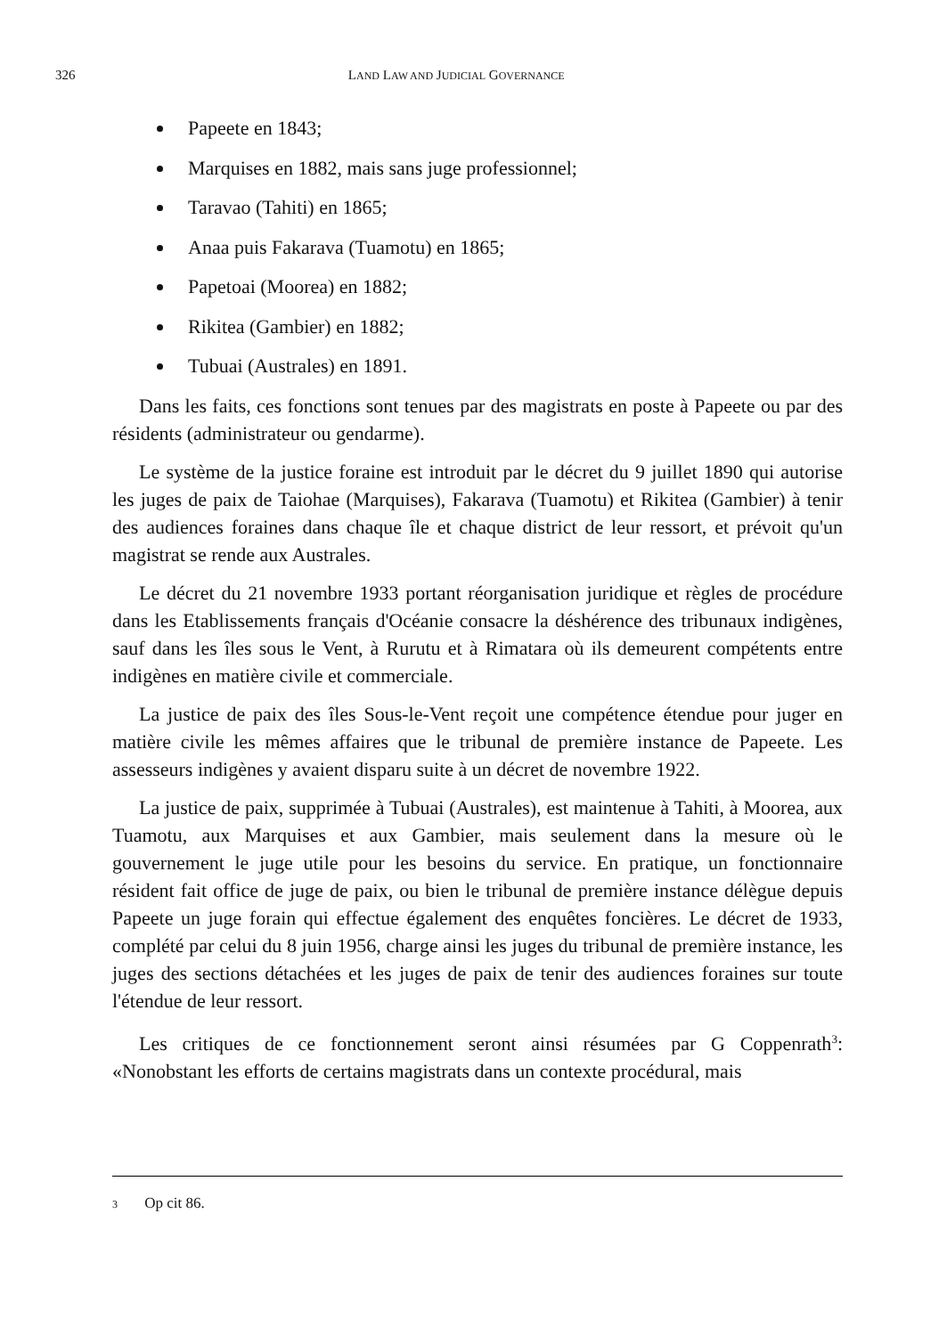326
LAND LAW AND JUDICIAL GOVERNANCE
Papeete en 1843;
Marquises en 1882, mais sans juge professionnel;
Taravao (Tahiti) en 1865;
Anaa puis Fakarava (Tuamotu) en 1865;
Papetoai (Moorea) en 1882;
Rikitea (Gambier) en 1882;
Tubuai (Australes) en 1891.
Dans les faits, ces fonctions sont tenues par des magistrats en poste à Papeete ou par des résidents (administrateur ou gendarme).
Le système de la justice foraine est introduit par le décret du 9 juillet 1890 qui autorise les juges de paix de Taiohae (Marquises), Fakarava (Tuamotu) et Rikitea (Gambier) à tenir des audiences foraines dans chaque île et chaque district de leur ressort, et prévoit qu'un magistrat se rende aux Australes.
Le décret du 21 novembre 1933 portant réorganisation juridique et règles de procédure dans les Etablissements français d'Océanie consacre la déshérence des tribunaux indigènes, sauf dans les îles sous le Vent, à Rurutu et à Rimatara où ils demeurent compétents entre indigènes en matière civile et commerciale.
La justice de paix des îles Sous-le-Vent reçoit une compétence étendue pour juger en matière civile les mêmes affaires que le tribunal de première instance de Papeete. Les assesseurs indigènes y avaient disparu suite à un décret de novembre 1922.
La justice de paix, supprimée à Tubuai (Australes), est maintenue à Tahiti, à Moorea, aux Tuamotu, aux Marquises et aux Gambier, mais seulement dans la mesure où le gouvernement le juge utile pour les besoins du service. En pratique, un fonctionnaire résident fait office de juge de paix, ou bien le tribunal de première instance délègue depuis Papeete un juge forain qui effectue également des enquêtes foncières. Le décret de 1933, complété par celui du 8 juin 1956, charge ainsi les juges du tribunal de première instance, les juges des sections détachées et les juges de paix de tenir des audiences foraines sur toute l'étendue de leur ressort.
Les critiques de ce fonctionnement seront ainsi résumées par G Coppenrath<sup>3</sup>: «Nonobstant les efforts de certains magistrats dans un contexte procédural, mais
<sup>3</sup> Op cit 86.